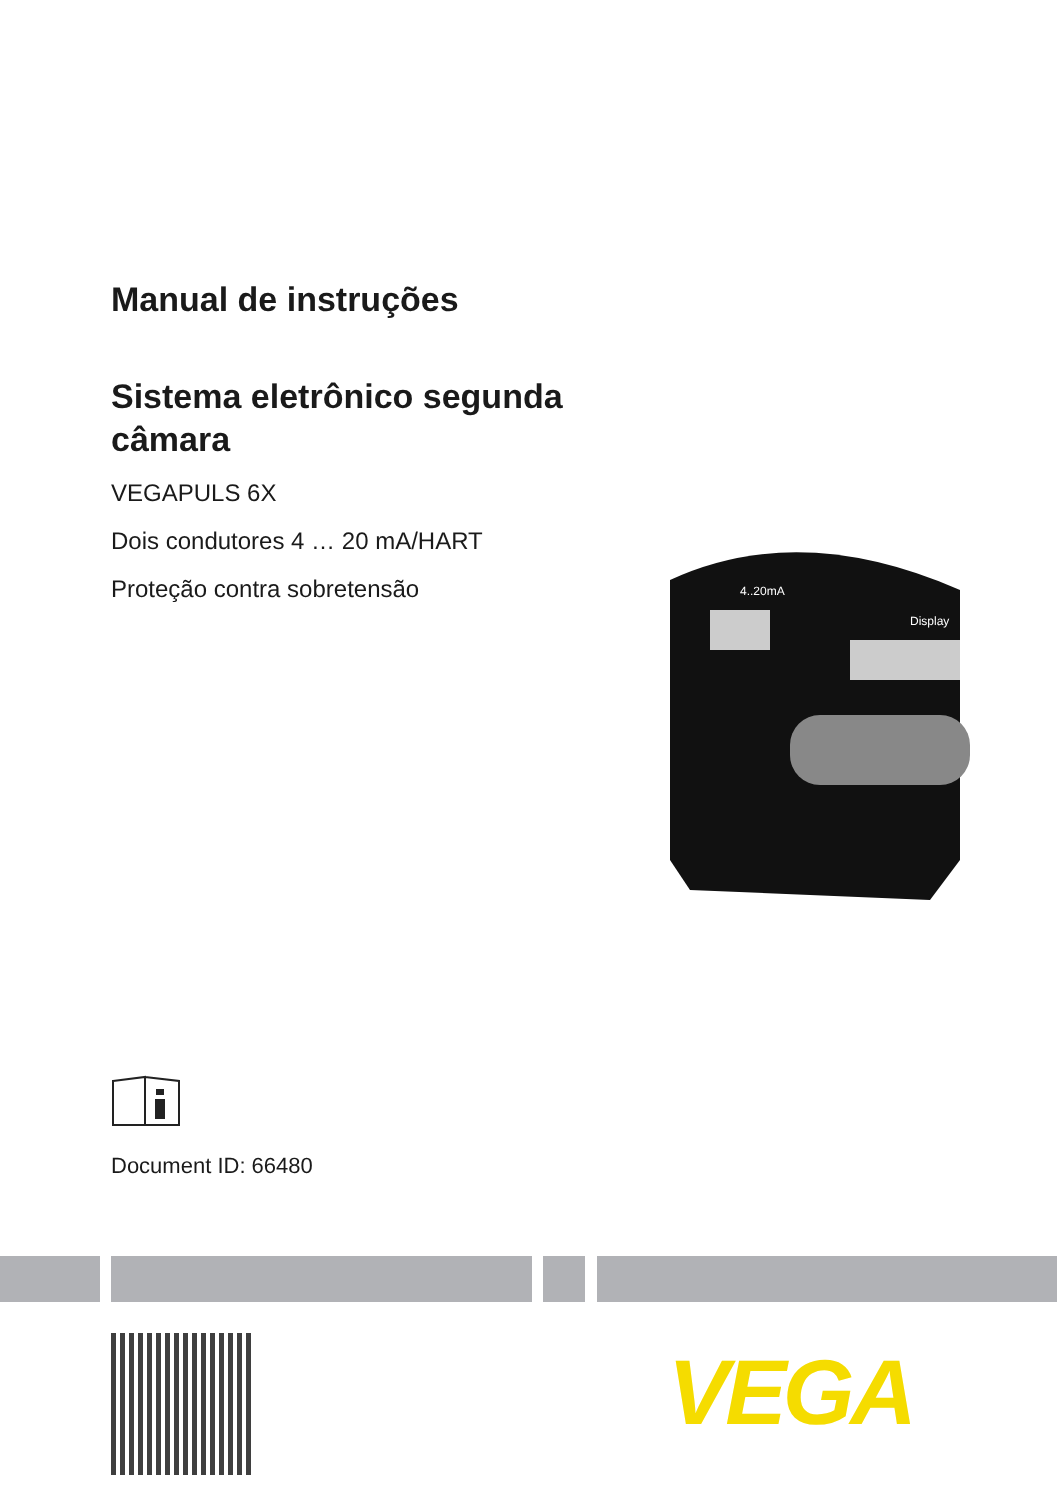Manual de instruções
Sistema eletrônico segunda câmara
VEGAPULS 6X
Dois condutores 4 … 20 mA/HART
Proteção contra sobretensão
4..20mA
Display
Document ID: 66480
VEGA